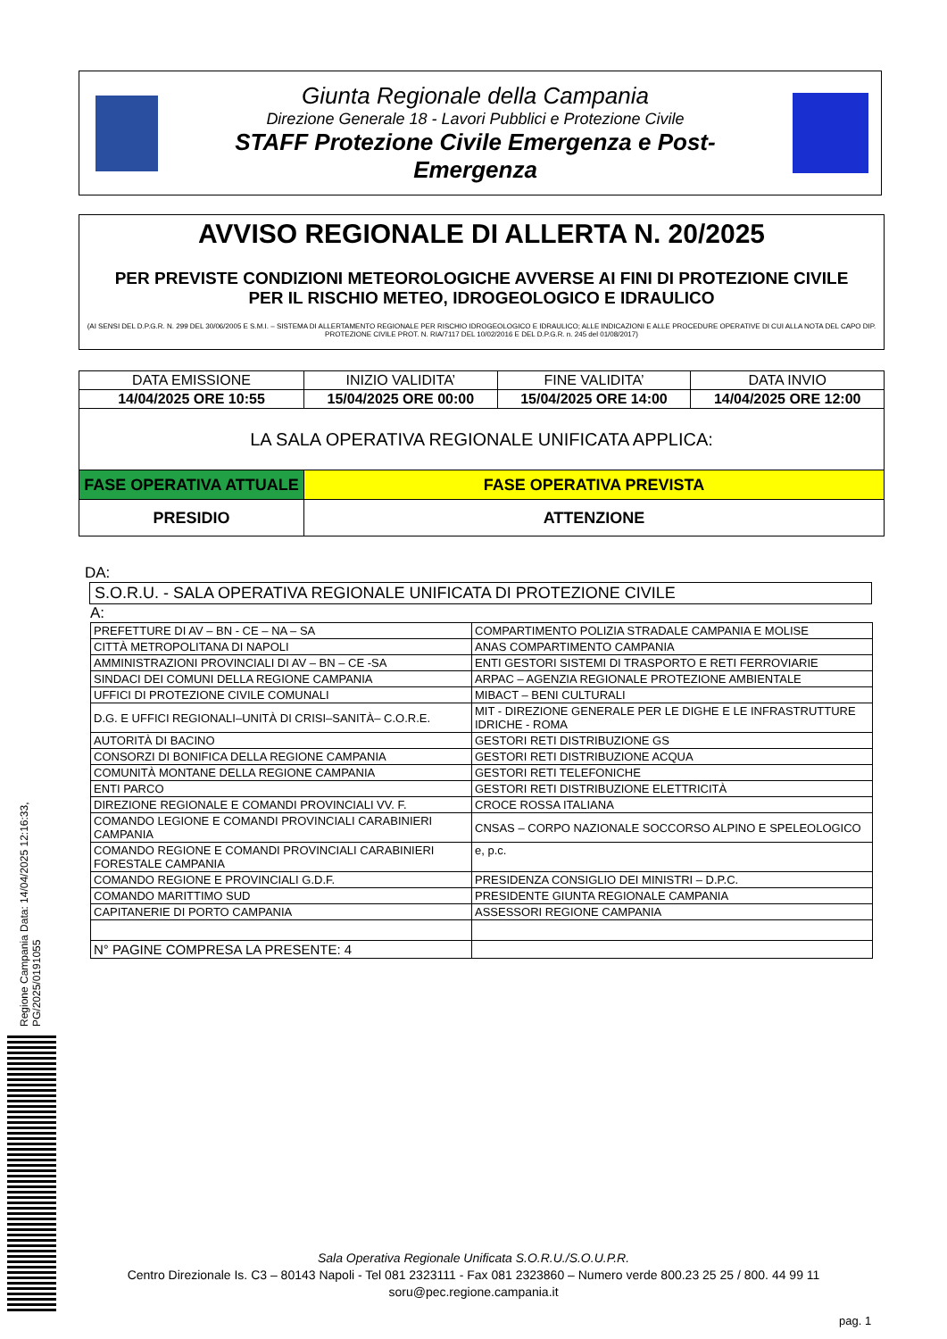Giunta Regionale della Campania
Direzione Generale 18 - Lavori Pubblici e Protezione Civile
STAFF Protezione Civile Emergenza e Post-Emergenza
AVVISO REGIONALE DI ALLERTA N. 20/2025
PER PREVISTE CONDIZIONI METEOROLOGICHE AVVERSE AI FINI DI PROTEZIONE CIVILE
PER IL RISCHIO METEO, IDROGEOLOGICO E IDRAULICO
(AI SENSI DEL D.P.G.R. N. 299 DEL 30/06/2005 E S.M.I. – SISTEMA DI ALLERTAMENTO REGIONALE PER RISCHIO IDROGEOLOGICO E IDRAULICO; ALLE INDICAZIONI E ALLE PROCEDURE OPERATIVE DI CUI ALLA NOTA DEL CAPO DIP. PROTEZIONE CIVILE PROT. N. RIA/7117 DEL 10/02/2016 E DEL D.P.G.R. n. 245 del 01/08/2017)
| DATA EMISSIONE | INIZIO VALIDITA’ | FINE VALIDITA’ | DATA INVIO |
| 14/04/2025 ORE 10:55 | 15/04/2025 ORE 00:00 | 15/04/2025 ORE 14:00 | 14/04/2025 ORE 12:00 |
| LA SALA OPERATIVA REGIONALE UNIFICATA APPLICA: | | | |
| FASE OPERATIVA ATTUALE | FASE OPERATIVA PREVISTA | | |
| PRESIDIO | ATTENZIONE | | |
DA:
S.O.R.U. - SALA OPERATIVA REGIONALE UNIFICATA DI PROTEZIONE CIVILE
A:
| PREFETTURE DI AV – BN - CE – NA – SA | COMPARTIMENTO POLIZIA STRADALE CAMPANIA E MOLISE |
| CITTÀ METROPOLITANA DI NAPOLI | ANAS COMPARTIMENTO CAMPANIA |
| AMMINISTRAZIONI PROVINCIALI DI AV – BN – CE -SA | ENTI GESTORI SISTEMI DI TRASPORTO E RETI FERROVIARIE |
| SINDACI DEI COMUNI DELLA REGIONE CAMPANIA | ARPAC – AGENZIA REGIONALE PROTEZIONE AMBIENTALE |
| UFFICI DI PROTEZIONE CIVILE COMUNALI | MIBACT – BENI CULTURALI |
| D.G. E UFFICI REGIONALI–UNITÀ DI CRISI–SANITÀ– C.O.R.E. | MIT - DIREZIONE GENERALE PER LE DIGHE E LE INFRASTRUTTURE IDRICHE - ROMA |
| AUTORITÀ DI BACINO | GESTORI RETI DISTRIBUZIONE GS |
| CONSORZI DI BONIFICA DELLA REGIONE CAMPANIA | GESTORI RETI DISTRIBUZIONE ACQUA |
| COMUNITÀ MONTANE DELLA REGIONE CAMPANIA | GESTORI RETI TELEFONICHE |
| ENTI PARCO | GESTORI RETI DISTRIBUZIONE ELETTRICITÀ |
| DIREZIONE REGIONALE E COMANDI PROVINCIALI VV. F. | CROCE ROSSA ITALIANA |
| COMANDO LEGIONE E COMANDI PROVINCIALI CARABINIERI CAMPANIA | CNSAS – CORPO NAZIONALE SOCCORSO ALPINO E SPELEOLOGICO |
| COMANDO REGIONE E COMANDI PROVINCIALI CARABINIERI FORESTALE CAMPANIA | e, p.c. |
| COMANDO REGIONE E PROVINCIALI G.D.F. | PRESIDENZA CONSIGLIO DEI MINISTRI – D.P.C. |
| COMANDO MARITTIMO SUD | PRESIDENTE GIUNTA REGIONALE CAMPANIA |
| CAPITANERIE DI PORTO CAMPANIA | ASSESSORI REGIONE CAMPANIA |
| N° PAGINE COMPRESA LA PRESENTE: 4 | |
Regione Campania Data: 14/04/2025 12:16:33, PG/2025/0191055
Sala Operativa Regionale Unificata S.O.R.U./S.O.U.P.R.
Centro Direzionale Is. C3 – 80143 Napoli - Tel 081 2323111 - Fax 081 2323860 – Numero verde 800.23 25 25 / 800. 44 99 11
soru@pec.regione.campania.it
pag. 1